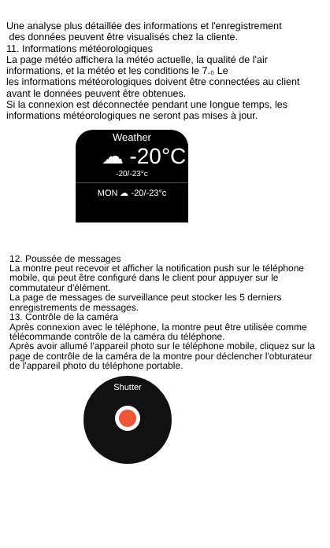Une analyse plus détaillée des informations et l'enregistrement
des données peuvent être visualisés chez la cliente.
11. Informations météorologiques
La page météo affichera la météo actuelle, la qualité de l'air informations, et la météo et les conditions le 7.₀ Le
les informations météorologiques doivent être connectées au client avant le données peuvent être obtenues.
Si la connexion est déconnectée pendant une longue temps, les informations météorologiques ne seront pas mises à jour.
Weather
☁ -20°C
-20/-23°c
MON ☁ -20/-23°c
12. Poussée de messages
La montre peut recevoir et afficher la notification push sur le téléphone mobile, qui peut être configuré dans le client pour appuyer sur le commutateur d'élément.
La page de messages de surveillance peut stocker les 5 derniers enregistrements de messages.
13. Contrôle de la caméra
Après connexion avec le téléphone, la montre peut être utilisée comme télécommande contrôle de la caméra du téléphone.
Après avoir allumé l'appareil photo sur le téléphone mobile, cliquez sur la page de contrôle de la caméra de la montre pour déclencher l'obturateur de l'appareil photo du téléphone portable.
Shutter